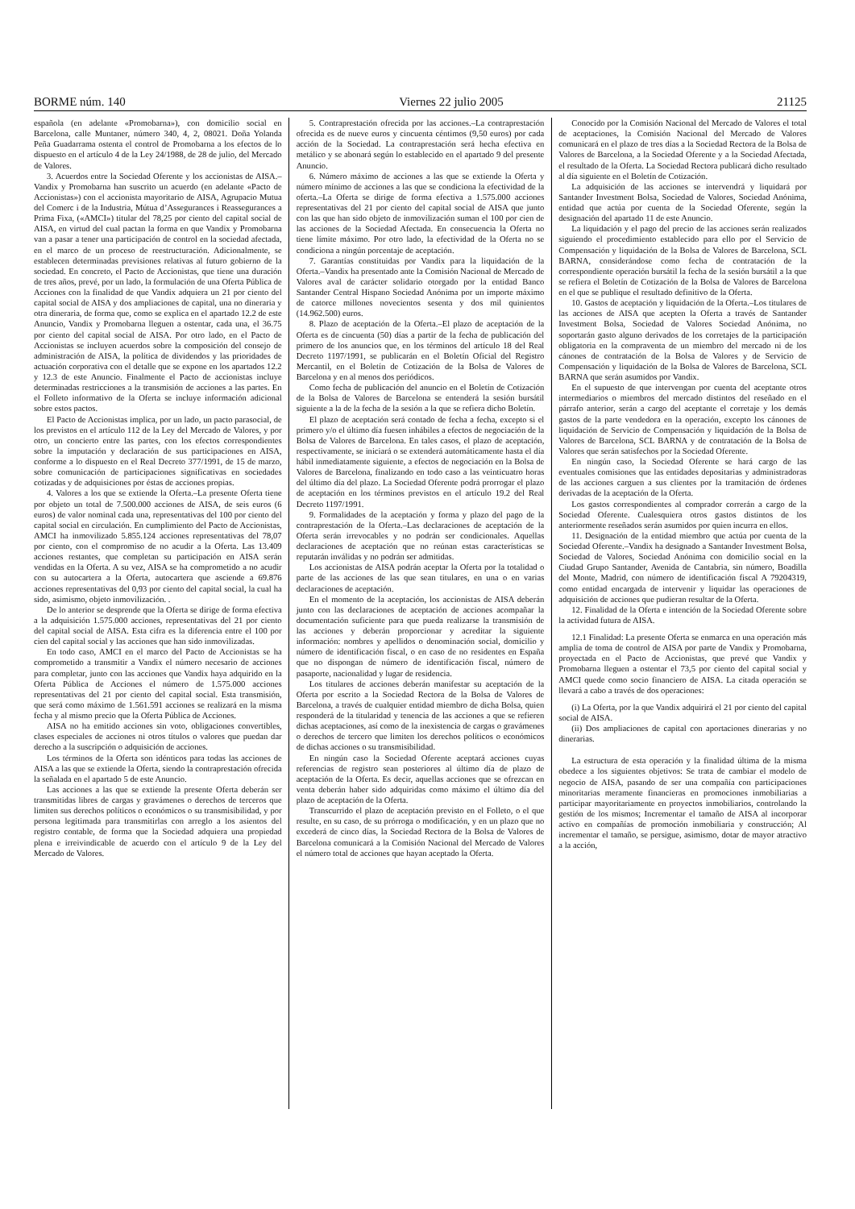BORME núm. 140 Viernes 22 julio 2005 21125
española (en adelante «Promobarna»), con domicilio social en Barcelona, calle Muntaner, número 340, 4, 2, 08021. Doña Yolanda Peña Guadarrama ostenta el control de Promobarna a los efectos de lo dispuesto en el artículo 4 de la Ley 24/1988, de 28 de julio, del Mercado de Valores.
3. Acuerdos entre la Sociedad Oferente y los accionistas de AISA.–Vandix y Promobarna han suscrito un acuerdo (en adelante «Pacto de Accionistas») con el accionista mayoritario de AISA, Agrupacio Mutua del Comerc i de la Industria, Mútua d’Assegurances i Reassegurances a Prima Fixa, («AMCI») titular del 78,25 por ciento del capital social de AISA, en virtud del cual pactan la forma en que Vandix y Promobarna van a pasar a tener una participación de control en la sociedad afectada, en el marco de un proceso de reestructuración. Adicionalmente, se establecen determinadas previsiones relativas al futuro gobierno de la sociedad. En concreto, el Pacto de Accionistas, que tiene una duración de tres años, prevé, por un lado, la formulación de una Oferta Pública de Acciones con la finalidad de que Vandix adquiera un 21 por ciento del capital social de AISA y dos ampliaciones de capital, una no dineraria y otra dineraria, de forma que, como se explica en el apartado 12.2 de este Anuncio, Vandix y Promobarna lleguen a ostentar, cada una, el 36.75 por ciento del capital social de AISA. Por otro lado, en el Pacto de Accionistas se incluyen acuerdos sobre la composición del consejo de administración de AISA, la política de dividendos y las prioridades de actuación corporativa con el detalle que se expone en los apartados 12.2 y 12.3 de este Anuncio. Finalmente el Pacto de accionistas incluye determinadas restricciones a la transmisión de acciones a las partes. En el Folleto informativo de la Oferta se incluye información adicional sobre estos pactos.
El Pacto de Accionistas implica, por un lado, un pacto parasocial, de los previstos en el artículo 112 de la Ley del Mercado de Valores, y por otro, un concierto entre las partes, con los efectos correspondientes sobre la imputación y declaración de sus participaciones en AISA, conforme a lo dispuesto en el Real Decreto 377/1991, de 15 de marzo, sobre comunicación de participaciones significativas en sociedades cotizadas y de adquisiciones por éstas de acciones propias.
4. Valores a los que se extiende la Oferta.–La presente Oferta tiene por objeto un total de 7.500.000 acciones de AISA, de seis euros (6 euros) de valor nominal cada una, representativas del 100 por ciento del capital social en circulación. En cumplimiento del Pacto de Accionistas, AMCI ha inmovilizado 5.855.124 acciones representativas del 78,07 por ciento, con el compromiso de no acudir a la Oferta. Las 13.409 acciones restantes, que completan su participación en AISA serán vendidas en la Oferta. A su vez, AISA se ha comprometido a no acudir con su autocartera a la Oferta, autocartera que asciende a 69.876 acciones representativas del 0,93 por ciento del capital social, la cual ha sido, asimismo, objeto inmovilización. .
De lo anterior se desprende que la Oferta se dirige de forma efectiva a la adquisición 1.575.000 acciones, representativas del 21 por ciento del capital social de AISA. Esta cifra es la diferencia entre el 100 por cien del capital social y las acciones que han sido inmovilizadas.
En todo caso, AMCI en el marco del Pacto de Accionistas se ha comprometido a transmitir a Vandix el número necesario de acciones para completar, junto con las acciones que Vandix haya adquirido en la Oferta Pública de Acciones el número de 1.575.000 acciones representativas del 21 por ciento del capital social. Esta transmisión, que será como máximo de 1.561.591 acciones se realizará en la misma fecha y al mismo precio que la Oferta Pública de Acciones.
AISA no ha emitido acciones sin voto, obligaciones convertibles, clases especiales de acciones ni otros títulos o valores que puedan dar derecho a la suscripción o adquisición de acciones.
Los términos de la Oferta son idénticos para todas las acciones de AISA a las que se extiende la Oferta, siendo la contraprestación ofrecida la señalada en el apartado 5 de este Anuncio.
Las acciones a las que se extiende la presente Oferta deberán ser transmitidas libres de cargas y gravámenes o derechos de terceros que limiten sus derechos políticos o económicos o su transmisibilidad, y por persona legitimada para transmitirlas con arreglo a los asientos del registro contable, de forma que la Sociedad adquiera una propiedad plena e irreivindicable de acuerdo con el artículo 9 de la Ley del Mercado de Valores.
5. Contraprestación ofrecida por las acciones.–La contraprestación ofrecida es de nueve euros y cincuenta céntimos (9,50 euros) por cada acción de la Sociedad. La contraprestación será hecha efectiva en metálico y se abonará según lo establecido en el apartado 9 del presente Anuncio.
6. Número máximo de acciones a las que se extiende la Oferta y número mínimo de acciones a las que se condiciona la efectividad de la oferta.–La Oferta se dirige de forma efectiva a 1.575.000 acciones representativas del 21 por ciento del capital social de AISA que junto con las que han sido objeto de inmovilización suman el 100 por cien de las acciones de la Sociedad Afectada. En consecuencia la Oferta no tiene límite máximo. Por otro lado, la efectividad de la Oferta no se condiciona a ningún porcentaje de aceptación.
7. Garantías constituidas por Vandix para la liquidación de la Oferta.–Vandix ha presentado ante la Comisión Nacional de Mercado de Valores aval de carácter solidario otorgado por la entidad Banco Santander Central Hispano Sociedad Anónima por un importe máximo de catorce millones novecientos sesenta y dos mil quinientos (14.962.500) euros.
8. Plazo de aceptación de la Oferta.–El plazo de aceptación de la Oferta es de cincuenta (50) días a partir de la fecha de publicación del primero de los anuncios que, en los términos del artículo 18 del Real Decreto 1197/1991, se publicarán en el Boletín Oficial del Registro Mercantil, en el Boletín de Cotización de la Bolsa de Valores de Barcelona y en al menos dos periódicos.
Como fecha de publicación del anuncio en el Boletín de Cotización de la Bolsa de Valores de Barcelona se entenderá la sesión bursátil siguiente a la de la fecha de la sesión a la que se refiera dicho Boletín.
El plazo de aceptación será contado de fecha a fecha, excepto si el primero y/o el último día fuesen inhábiles a efectos de negociación de la Bolsa de Valores de Barcelona. En tales casos, el plazo de aceptación, respectivamente, se iniciará o se extenderá automáticamente hasta el día hábil inmediatamente siguiente, a efectos de negociación en la Bolsa de Valores de Barcelona, finalizando en todo caso a las veinticuatro horas del último día del plazo. La Sociedad Oferente podrá prorrogar el plazo de aceptación en los términos previstos en el artículo 19.2 del Real Decreto 1197/1991.
9. Formalidades de la aceptación y forma y plazo del pago de la contraprestación de la Oferta.–Las declaraciones de aceptación de la Oferta serán irrevocables y no podrán ser condicionales. Aquellas declaraciones de aceptación que no reúnan estas características se reputarán inválidas y no podrán ser admitidas.
Los accionistas de AISA podrán aceptar la Oferta por la totalidad o parte de las acciones de las que sean titulares, en una o en varias declaraciones de aceptación.
En el momento de la aceptación, los accionistas de AISA deberán junto con las declaraciones de aceptación de acciones acompañar la documentación suficiente para que pueda realizarse la transmisión de las acciones y deberán proporcionar y acreditar la siguiente información: nombres y apellidos o denominación social, domicilio y número de identificación fiscal, o en caso de no residentes en España que no dispongan de número de identificación fiscal, número de pasaporte, nacionalidad y lugar de residencia.
Los titulares de acciones deberán manifestar su aceptación de la Oferta por escrito a la Sociedad Rectora de la Bolsa de Valores de Barcelona, a través de cualquier entidad miembro de dicha Bolsa, quien responderá de la titularidad y tenencia de las acciones a que se refieren dichas aceptaciones, así como de la inexistencia de cargas o gravámenes o derechos de tercero que limiten los derechos políticos o económicos de dichas acciones o su transmisibilidad.
En ningún caso la Sociedad Oferente aceptará acciones cuyas referencias de registro sean posteriores al último día de plazo de aceptación de la Oferta. Es decir, aquellas acciones que se ofrezcan en venta deberán haber sido adquiridas como máximo el último día del plazo de aceptación de la Oferta.
Transcurrido el plazo de aceptación previsto en el Folleto, o el que resulte, en su caso, de su prórroga o modificación, y en un plazo que no excederá de cinco días, la Sociedad Rectora de la Bolsa de Valores de Barcelona comunicará a la Comisión Nacional del Mercado de Valores el número total de acciones que hayan aceptado la Oferta.
Conocido por la Comisión Nacional del Mercado de Valores el total de aceptaciones, la Comisión Nacional del Mercado de Valores comunicará en el plazo de tres días a la Sociedad Rectora de la Bolsa de Valores de Barcelona, a la Sociedad Oferente y a la Sociedad Afectada, el resultado de la Oferta. La Sociedad Rectora publicará dicho resultado al día siguiente en el Boletín de Cotización.
La adquisición de las acciones se intervendrá y liquidará por Santander Investment Bolsa, Sociedad de Valores, Sociedad Anónima, entidad que actúa por cuenta de la Sociedad Oferente, según la designación del apartado 11 de este Anuncio.
La liquidación y el pago del precio de las acciones serán realizados siguiendo el procedimiento establecido para ello por el Servicio de Compensación y liquidación de la Bolsa de Valores de Barcelona, SCL BARNA, considerándose como fecha de contratación de la correspondiente operación bursátil la fecha de la sesión bursátil a la que se refiera el Boletín de Cotización de la Bolsa de Valores de Barcelona en el que se publique el resultado definitivo de la Oferta.
10. Gastos de aceptación y liquidación de la Oferta.–Los titulares de las acciones de AISA que acepten la Oferta a través de Santander Investment Bolsa, Sociedad de Valores Sociedad Anónima, no soportarán gasto alguno derivados de los corretajes de la participación obligatoria en la compraventa de un miembro del mercado ni de los cánones de contratación de la Bolsa de Valores y de Servicio de Compensación y liquidación de la Bolsa de Valores de Barcelona, SCL BARNA que serán asumidos por Vandix.
En el supuesto de que intervengan por cuenta del aceptante otros intermediarios o miembros del mercado distintos del reseñado en el párrafo anterior, serán a cargo del aceptante el corretaje y los demás gastos de la parte vendedora en la operación, excepto los cánones de liquidación de Servicio de Compensación y liquidación de la Bolsa de Valores de Barcelona, SCL BARNA y de contratación de la Bolsa de Valores que serán satisfechos por la Sociedad Oferente.
En ningún caso, la Sociedad Oferente se hará cargo de las eventuales comisiones que las entidades depositarias y administradoras de las acciones carguen a sus clientes por la tramitación de órdenes derivadas de la aceptación de la Oferta.
Los gastos correspondientes al comprador correrán a cargo de la Sociedad Oferente. Cualesquiera otros gastos distintos de los anteriormente reseñados serán asumidos por quien incurra en ellos.
11. Designación de la entidad miembro que actúa por cuenta de la Sociedad Oferente.–Vandix ha designado a Santander Investment Bolsa, Sociedad de Valores, Sociedad Anónima con domicilio social en la Ciudad Grupo Santander, Avenida de Cantabria, sin número, Boadilla del Monte, Madrid, con número de identificación fiscal A 79204319, como entidad encargada de intervenir y liquidar las operaciones de adquisición de acciones que pudieran resultar de la Oferta.
12. Finalidad de la Oferta e intención de la Sociedad Oferente sobre la actividad futura de AISA.
12.1 Finalidad: La presente Oferta se enmarca en una operación más amplia de toma de control de AISA por parte de Vandix y Promobarna, proyectada en el Pacto de Accionistas, que prevé que Vandix y Promobarna lleguen a ostentar el 73,5 por ciento del capital social y AMCI quede como socio financiero de AISA. La citada operación se llevará a cabo a través de dos operaciones:
(i) La Oferta, por la que Vandix adquirirá el 21 por ciento del capital social de AISA.
(ii) Dos ampliaciones de capital con aportaciones dinerarias y no dinerarias.
La estructura de esta operación y la finalidad última de la misma obedece a los siguientes objetivos: Se trata de cambiar el modelo de negocio de AISA, pasando de ser una compañía con participaciones minoritarias meramente financieras en promociones inmobiliarias a participar mayoritariamente en proyectos inmobiliarios, controlando la gestión de los mismos; Incrementar el tamaño de AISA al incorporar activo en compañías de promoción inmobiliaria y construcción; Al incrementar el tamaño, se persigue, asimismo, dotar de mayor atractivo a la acción,